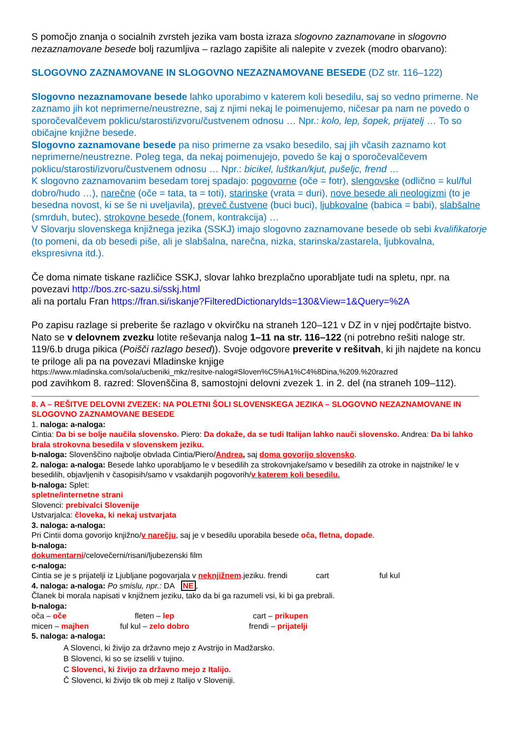S pomočjo znanja o socialnih zvrsteh jezika vam bosta izraza slogovno zaznamovane in slogovno nezaznamovane besede bolj razumljiva – razlago zapišite ali nalepite v zvezek (modro obarvano):
SLOGOVNO ZAZNAMOVANE IN SLOGOVNO NEZAZNAMOVANE BESEDE (DZ str. 116–122)
Slogovno nezaznamovane besede lahko uporabimo v katerem koli besedilu, saj so vedno primerne. Ne zaznamo jih kot neprimerne/neustrezne, saj z njimi nekaj le poimenujemo, ničesar pa nam ne povedo o sporočevalčevem poklicu/starosti/izvoru/čustvenem odnosu … Npr.: kolo, lep, šopek, prijatelj … To so običajne knjižne besede.
Slogovno zaznamovane besede pa niso primerne za vsako besedilo, saj jih včasih zaznamo kot neprimerne/neustrezne. Poleg tega, da nekaj poimenujejo, povedo še kaj o sporočevalčevem poklicu/starosti/izvoru/čustvenem odnosu … Npr.: bicikel, luštkan/kjut, pušeljc, frend …
K slogovno zaznamovanim besedam torej spadajo: pogovorne (oče = fotr), slengovske (odlično = kul/ful dobro/hudo …), narečne (oče = tata, ta = toti), starinske (vrata = duri), nove besede ali neologizmi (to je besedna novost, ki se še ni uveljavila), preveč čustvene (buci buci), ljubkovalne (babica = babi), slabšalne (smrduh, butec), strokovne besede (fonem, kontrakcija) …
V Slovarju slovenskega knjižnega jezika (SSKJ) imajo slogovno zaznamovane besede ob sebi kvalifikatorje (to pomeni, da ob besedi piše, ali je slabšalna, narečna, nizka, starinska/zastarela, ljubkovalna, ekspresivna itd.).
Če doma nimate tiskane različice SSKJ, slovar lahko brezplačno uporabljate tudi na spletu, npr. na povezavi http://bos.zrc-sazu.si/sskj.html
ali na portalu Fran https://fran.si/iskanje?FilteredDictionaryIds=130&View=1&Query=%2A
Po zapisu razlage si preberite še razlago v okvirčku na straneh 120–121 v DZ in v njej podčrtajte bistvo. Nato se v delovnem zvezku lotite reševanja nalog 1–11 na str. 116–122 (ni potrebno rešiti naloge str. 119/6.b druga pikica (Poišči razlago besed)). Svoje odgovore preverite v rešitvah, ki jih najdete na koncu te priloge ali pa na povezavi Mladinske knjige
https://www.mladinska.com/sola/ucbeniki_mkz/resitve-nalog#Sloven%C5%A1%C4%8Dina,%209.%20razred
pod zavihkom 8. razred: Slovenščina 8, samostojni delovni zvezek 1. in 2. del (na straneh 109–112).
8. A – REŠITVE DELOVNI ZVEZEK: NA POLETNI ŠOLI SLOVENSKEGA JEZIKA – SLOGOVNO NEZAZNAMOVANE IN SLOGOVNO ZAZNAMOVANE BESEDE
1. naloga: a-naloga:
Cintia: Da bi se bolje naučila slovensko. Piero: Da dokaže, da se tudi Italijan lahko nauči slovensko. Andrea: Da bi lahko brala strokovna besedila v slovenskem jeziku.
b-naloga: Slovenščino najbolje obvlada Cintia/Piero/Andrea, saj doma govorijo slovensko.
2. naloga: a-naloga: Besede lahko uporabljamo le v besedilih za strokovnjake/samo v besedilih za otroke in najstnike/ le v besedilih, objavljenih v časopisih/samo v vsakdanjih pogovorih/v katerem koli besedilu.
b-naloga: Splet:
spletne/internetne strani
Slovenci: prebivalci Slovenije
Ustvarjalca: človeka, ki nekaj ustvarjata
3. naloga: a-naloga:
Pri Cintii doma govorijo knjižno/v narečju, saj je v besedilu uporabila besede oča, fletna, dopade.
b-naloga:
dokumentarni/celovečerni/risani/ljubezenski film
c-naloga:
Cintia se je s prijatelji iz Ljubljane pogovarjala v neknjižnem.jeziku. frendi cart ful kul
4. naloga: a-naloga: Po smislu, npr.: DA NE,
Članek bi morala napisati v knjižnem jeziku, tako da bi ga razumeli vsi, ki bi ga prebrali.
b-naloga:
oča – oče fleten – lep cart – prikupen
micen – majhen ful kul – zelo dobro frendi – prijatelji
5. naloga: a-naloga:
A Slovenci, ki živijo za državno mejo z Avstrijo in Madžarsko.
B Slovenci, ki so se izselili v tujino.
C Slovenci, ki živijo za državno mejo z Italijo.
Č Slovenci, ki živijo tik ob meji z Italijo v Sloveniji.